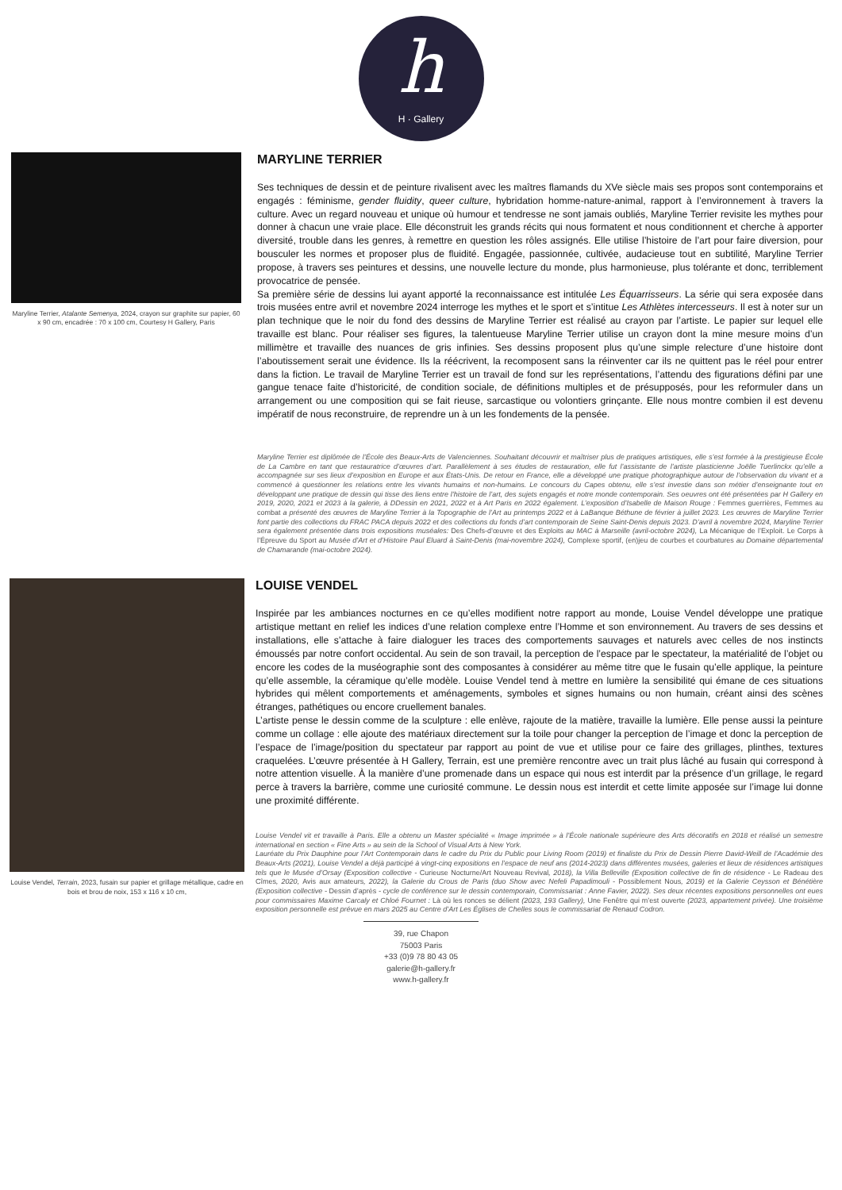h
H · Gallery
Maryline Terrier, Atalante Semenya, 2024, crayon sur graphite sur papier, 60 x 90 cm, encadrée : 70 x 100 cm, Courtesy H Gallery, Paris
MARYLINE TERRIER
Ses techniques de dessin et de peinture rivalisent avec les maîtres flamands du XVe siècle mais ses propos sont contemporains et engagés : féminisme, gender fluidity, queer culture, hybridation homme-nature-animal, rapport à l’environnement à travers la culture. Avec un regard nouveau et unique où humour et tendresse ne sont jamais oubliés, Maryline Terrier revisite les mythes pour donner à chacun une vraie place. Elle déconstruit les grands récits qui nous formatent et nous conditionnent et cherche à apporter diversité, trouble dans les genres, à remettre en question les rôles assignés. Elle utilise l’histoire de l’art pour faire diversion, pour bousculer les normes et proposer plus de fluidité. Engagée, passionnée, cultivée, audacieuse tout en subtilité, Maryline Terrier propose, à travers ses peintures et dessins, une nouvelle lecture du monde, plus harmonieuse, plus tolérante et donc, terriblement provocatrice de pensée.
Sa première série de dessins lui ayant apporté la reconnaissance est intitulée Les Équarrisseurs. La série qui sera exposée dans trois musées entre avril et novembre 2024 interroge les mythes et le sport et s’intitue Les Athlètes intercesseurs. Il est à noter sur un plan technique que le noir du fond des dessins de Maryline Terrier est réalisé au crayon par l’artiste. Le papier sur lequel elle travaille est blanc. Pour réaliser ses figures, la talentueuse Maryline Terrier utilise un crayon dont la mine mesure moins d’un millimètre et travaille des nuances de gris infinies. Ses dessins proposent plus qu’une simple relecture d’une histoire dont l’aboutissement serait une évidence. Ils la réécrivent, la recomposent sans la réinventer car ils ne quittent pas le réel pour entrer dans la fiction. Le travail de Maryline Terrier est un travail de fond sur les représentations, l’attendu des figurations défini par une gangue tenace faite d’historicité, de condition sociale, de définitions multiples et de présupposés, pour les reformuler dans un arrangement ou une composition qui se fait rieuse, sarcastique ou volontiers grinçante. Elle nous montre combien il est devenu impératif de nous reconstruire, de reprendre un à un les fondements de la pensée.
Maryline Terrier est diplômée de l’École des Beaux-Arts de Valenciennes. Souhaitant découvrir et maîtriser plus de pratiques artistiques, elle s’est formée à la prestigieuse École de La Cambre en tant que restauratrice d’œuvres d’art. Parallèlement à ses études de restauration, elle fut l’assistante de l’artiste plasticienne Joëlle Tuerlinckx qu’elle a accompagnée sur ses lieux d’exposition en Europe et aux États-Unis. De retour en France, elle a développé une pratique photographique autour de l’observation du vivant et a commencé à questionner les relations entre les vivants humains et non-humains. Le concours du Capes obtenu, elle s’est investie dans son métier d’enseignante tout en développant une pratique de dessin qui tisse des liens entre l’histoire de l’art, des sujets engagés et notre monde contemporain. Ses oeuvres ont été présentées par H Gallery en 2019, 2020, 2021 et 2023 à la galerie, à DDessin en 2021, 2022 et à Art Paris en 2022 également. L’exposition d’Isabelle de Maison Rouge : Femmes guerrières, Femmes au combat a présenté des œuvres de Maryline Terrier à la Topographie de l’Art au printemps 2022 et à LaBanque Béthune de février à juillet 2023. Les œuvres de Maryline Terrier font partie des collections du FRAC PACA depuis 2022 et des collections du fonds d’art contemporain de Seine Saint-Denis depuis 2023. D’avril à novembre 2024, Maryline Terrier sera également présentée dans trois expositions muséales: Des Chefs-d’œuvre et des Exploits au MAC à Marseille (avril-octobre 2024), La Mécanique de l’Exploit. Le Corps à l’Épreuve du Sport au Musée d’Art et d’Histoire Paul Eluard à Saint-Denis (mai-novembre 2024), Complexe sportif, (en)jeu de courbes et courbatures au Domaine départemental de Chamarande (mai-octobre 2024).
Louise Vendel, Terrain, 2023, fusain sur papier et grillage métallique, cadre en bois et brou de noix, 153 x 116 x 10 cm,
LOUISE VENDEL
Inspirée par les ambiances nocturnes en ce qu’elles modifient notre rapport au monde, Louise Vendel développe une pratique artistique mettant en relief les indices d’une relation complexe entre l’Homme et son environnement. Au travers de ses dessins et installations, elle s’attache à faire dialoguer les traces des comportements sauvages et naturels avec celles de nos instincts émoussés par notre confort occidental. Au sein de son travail, la perception de l’espace par le spectateur, la matérialité de l’objet ou encore les codes de la muséographie sont des composantes à considérer au même titre que le fusain qu’elle applique, la peinture qu’elle assemble, la céramique qu’elle modèle. Louise Vendel tend à mettre en lumière la sensibilité qui émane de ces situations hybrides qui mêlent comportements et aménagements, symboles et signes humains ou non humain, créant ainsi des scènes étranges, pathétiques ou encore cruellement banales.
L’artiste pense le dessin comme de la sculpture : elle enlève, rajoute de la matière, travaille la lumière. Elle pense aussi la peinture comme un collage : elle ajoute des matériaux directement sur la toile pour changer la perception de l’image et donc la perception de l’espace de l’image/position du spectateur par rapport au point de vue et utilise pour ce faire des grillages, plinthes, textures craquelées. L’œuvre présentée à H Gallery, Terrain, est une première rencontre avec un trait plus lâché au fusain qui correspond à notre attention visuelle. À la manière d’une promenade dans un espace qui nous est interdit par la présence d’un grillage, le regard perce à travers la barrière, comme une curiosité commune. Le dessin nous est interdit et cette limite apposée sur l’image lui donne une proximité différente.
Louise Vendel vit et travaille à Paris. Elle a obtenu un Master spécialité « Image imprimée » à l’École nationale supérieure des Arts décoratifs en 2018 et réalisé un semestre international en section « Fine Arts » au sein de la School of Visual Arts à New York.
Lauréate du Prix Dauphine pour l’Art Contemporain dans le cadre du Prix du Public pour Living Room (2019) et finaliste du Prix de Dessin Pierre David-Weill de l’Académie des Beaux-Arts (2021), Louise Vendel a déjà participé à vingt-cinq expositions en l’espace de neuf ans (2014-2023) dans différentes musées, galeries et lieux de résidences artistiques tels que le Musée d’Orsay (Exposition collective - Curieuse Nocturne/Art Nouveau Revival, 2018), la Villa Belleville (Exposition collective de fin de résidence - Le Radeau des Cîmes, 2020, Avis aux amateurs, 2022), la Galerie du Crous de Paris (duo Show avec Nefeli Papadimouli - Possiblement Nous, 2019) et la Galerie Ceysson et Bénétière (Exposition collective - Dessin d’après - cycle de conférence sur le dessin contemporain, Commissariat : Anne Favier, 2022). Ses deux récentes expositions personnelles ont eues pour commissaires Maxime Carcaly et Chloé Fournet : Là où les ronces se délient (2023, 193 Gallery), Une Fenêtre qui m’est ouverte (2023, appartement privée). Une troisième exposition personnelle est prévue en mars 2025 au Centre d’Art Les Églises de Chelles sous le commissariat de Renaud Codron.
39, rue Chapon
75003 Paris
+33 (0)9 78 80 43 05
galerie@h-gallery.fr
www.h-gallery.fr